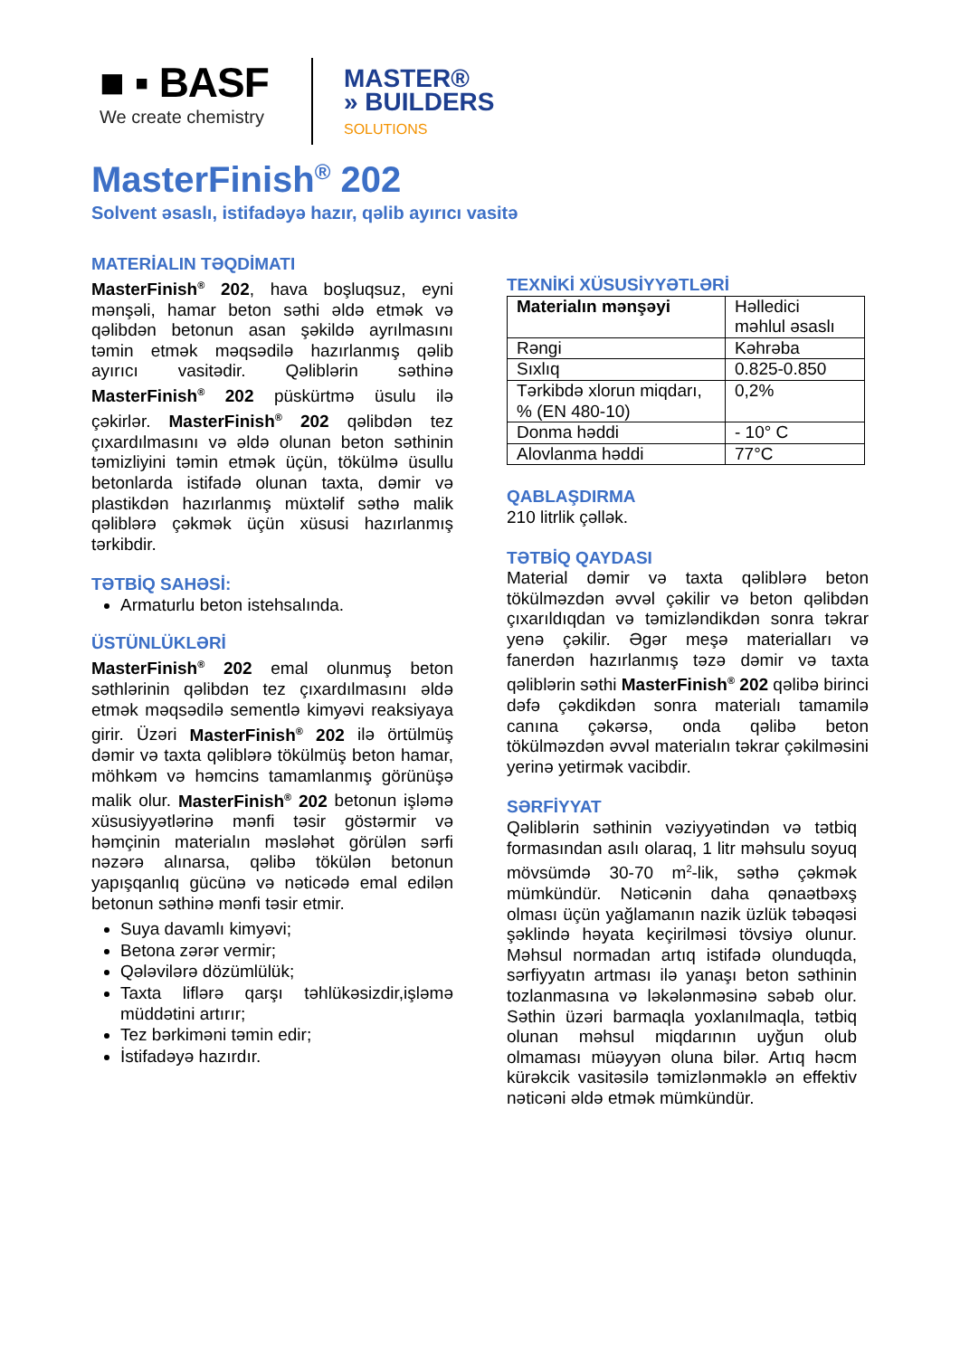■ ▪ BASF
We create chemistry
MASTER®
» BUILDERS
SOLUTIONS
MasterFinish<sup>®</sup> 202
Solvent əsaslı, istifadəyə hazır, qəlib ayırıcı vasitə
MATERİALIN TƏQDİMATI
MasterFinish<sup>®</sup> 202, hava boşluqsuz, eyni mənşəli, hamar beton səthi əldə etmək və qəlibdən betonun asan şəkildə ayrılmasını təmin etmək məqsədilə hazırlanmış qəlib ayırıcı vasitədir. Qəliblərin səthinə MasterFinish<sup>®</sup> 202 püskürtmə üsulu ilə çəkirlər. MasterFinish<sup>®</sup> 202 qəlibdən tez çıxardılmasını və əldə olunan beton səthinin təmizliyini təmin etmək üçün, tökülmə üsullu betonlarda istifadə olunan taxta, dəmir və plastikdən hazırlanmış müxtəlif səthə malik qəliblərə çəkmək üçün xüsusi hazırlanmış tərkibdir.
TƏTBİQ SAHƏSİ:
Armaturlu beton istehsalında.
ÜSTÜNLÜKLƏRİ
MasterFinish<sup>®</sup> 202 emal olunmuş beton səthlərinin qəlibdən tez çıxardılmasını əldə etmək məqsədilə sementlə kimyəvi reaksiyaya girir. Üzəri MasterFinish<sup>®</sup> 202 ilə örtülmüş dəmir və taxta qəliblərə tökülmüş beton hamar, möhkəm və həmcins tamamlanmış görünüşə malik olur. MasterFinish<sup>®</sup> 202 betonun işləmə xüsusiyyətlərinə mənfi təsir göstərmir və həmçinin materialın məsləhət görülən sərfi nəzərə alınarsa, qəlibə tökülən betonun yapışqanlıq gücünə və nəticədə emal edilən betonun səthinə mənfi təsir etmir.
Suya davamlı kimyəvi;
Betona zərər vermir;
Qələvilərə dözümlülük;
Taxta liflərə qarşı təhlükəsizdir,işləmə müddətini artırır;
Tez bərkiməni təmin edir;
İstifadəyə hazırdır.
TEXNİKİ XÜSUSİYYƏTLƏRİ
| Materialın mənşəyi | Həlledici məhlul əsaslı |
| Rəngi | Kəhrəba |
| Sıxlıq | 0.825-0.850 |
| Tərkibdə xlorun miqdarı, % (EN 480-10) | 0,2% |
| Donma həddi | - 10° C |
| Alovlanma həddi | 77°C |
QABLAŞDIRMA
210 litrlik çəllək.
TƏTBİQ QAYDASI
Material dəmir və taxta qəliblərə beton tökülməzdən əvvəl çəkilir və beton qəlibdən çıxarıldıqdan və təmizləndikdən sonra təkrar yenə çəkilir. Əgər meşə materialları və fanerdən hazırlanmış təzə dəmir və taxta qəliblərin səthi MasterFinish<sup>®</sup> 202 qəlibə birinci dəfə çəkdikdən sonra materialı tamamilə canına çəkərsə, onda qəlibə beton tökülməzdən əvvəl materialın təkrar çəkilməsini yerinə yetirmək vacibdir.
SƏRFİYYAT
Qəliblərin səthinin vəziyyətindən və tətbiq formasından asılı olaraq, 1 litr məhsulu soyuq mövsümdə 30-70 m<sup>2</sup>-lik, səthə çəkmək mümkündür. Nəticənin daha qənaətbəxş olması üçün yağlamanın nazik üzlük təbəqəsi şəklində həyata keçirilməsi tövsiyə olunur. Məhsul normadan artıq istifadə olunduqda, sərfiyyatın artması ilə yanaşı beton səthinin tozlanmasına və ləkələnməsinə səbəb olur. Səthin üzəri barmaqla yoxlanılmaqla, tətbiq olunan məhsul miqdarının uyğun olub olmaması müəyyən oluna bilər. Artıq həcm kürəkcik vasitəsilə təmizlənməklə ən effektiv nəticəni əldə etmək mümkündür.